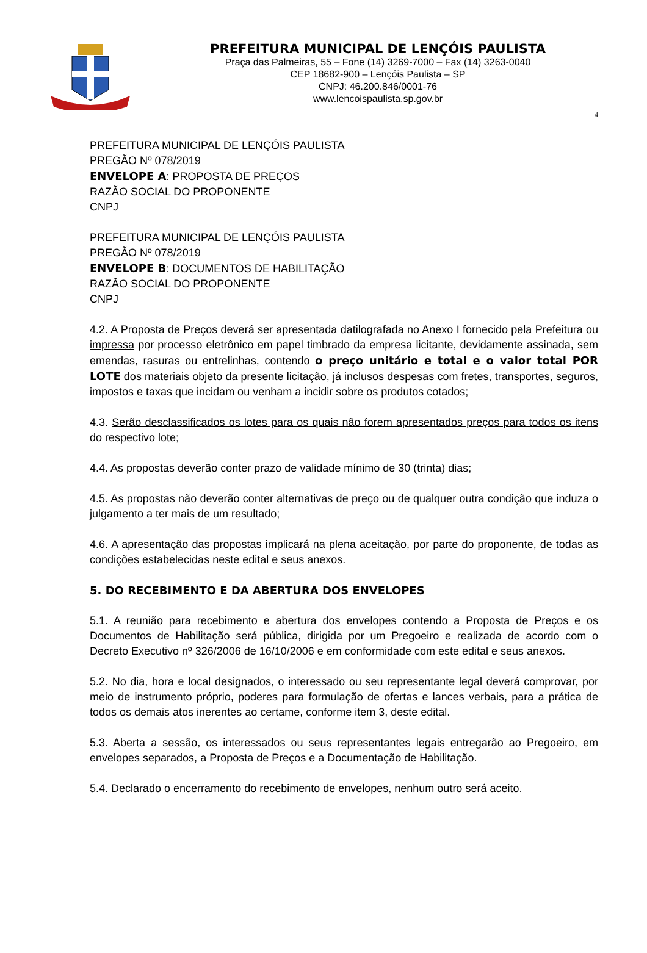PREFEITURA MUNICIPAL DE LENÇÓIS PAULISTA
Praça das Palmeiras, 55 – Fone (14) 3269-7000 – Fax (14) 3263-0040
CEP 18682-900 – Lençóis Paulista – SP
CNPJ: 46.200.846/0001-76
www.lencoispaulista.sp.gov.br
4
PREFEITURA MUNICIPAL DE LENÇÓIS PAULISTA
PREGÃO Nº 078/2019
ENVELOPE A: PROPOSTA DE PREÇOS
RAZÃO SOCIAL DO PROPONENTE
CNPJ
PREFEITURA MUNICIPAL DE LENÇÓIS PAULISTA
PREGÃO Nº 078/2019
ENVELOPE B: DOCUMENTOS DE HABILITAÇÃO
RAZÃO SOCIAL DO PROPONENTE
CNPJ
4.2. A Proposta de Preços deverá ser apresentada datilografada no Anexo I fornecido pela Prefeitura ou impressa por processo eletrônico em papel timbrado da empresa licitante, devidamente assinada, sem emendas, rasuras ou entrelinhas, contendo o preço unitário e total e o valor total POR LOTE dos materiais objeto da presente licitação, já inclusos despesas com fretes, transportes, seguros, impostos e taxas que incidam ou venham a incidir sobre os produtos cotados;
4.3. Serão desclassificados os lotes para os quais não forem apresentados preços para todos os itens do respectivo lote;
4.4. As propostas deverão conter prazo de validade mínimo de 30 (trinta) dias;
4.5. As propostas não deverão conter alternativas de preço ou de qualquer outra condição que induza o julgamento a ter mais de um resultado;
4.6. A apresentação das propostas implicará na plena aceitação, por parte do proponente, de todas as condições estabelecidas neste edital e seus anexos.
5. DO RECEBIMENTO E DA ABERTURA DOS ENVELOPES
5.1. A reunião para recebimento e abertura dos envelopes contendo a Proposta de Preços e os Documentos de Habilitação será pública, dirigida por um Pregoeiro e realizada de acordo com o Decreto Executivo nº 326/2006 de 16/10/2006 e em conformidade com este edital e seus anexos.
5.2. No dia, hora e local designados, o interessado ou seu representante legal deverá comprovar, por meio de instrumento próprio, poderes para formulação de ofertas e lances verbais, para a prática de todos os demais atos inerentes ao certame, conforme item 3, deste edital.
5.3. Aberta a sessão, os interessados ou seus representantes legais entregarão ao Pregoeiro, em envelopes separados, a Proposta de Preços e a Documentação de Habilitação.
5.4. Declarado o encerramento do recebimento de envelopes, nenhum outro será aceito.